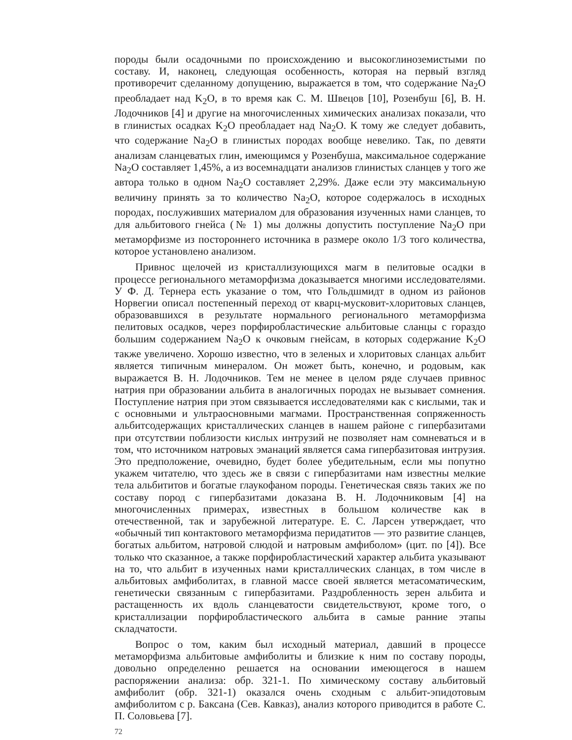породы были осадочными по происхождению и высокоглиноземистыми по составу. И, наконец, следующая особенность, которая на первый взгляд противоречит сделанному допущению, выражается в том, что содержание Na<sub>2</sub>O преобладает над K<sub>2</sub>O, в то время как С. М. Швецов [10], Розенбуш [6], В. Н. Лодочников [4] и другие на многочисленных химических анализах показали, что в глинистых осадках K<sub>2</sub>O преобладает над Na<sub>2</sub>O. К тому же следует добавить, что содержание Na<sub>2</sub>O в глинистых породах вообще невелико. Так, по девяти анализам сланцеватых глин, имеющимся у Розенбуша, максимальное содержание Na<sub>2</sub>O составляет 1,45%, а из восемнадцати анализов глинистых сланцев у того же автора только в одном Na<sub>2</sub>O составляет 2,29%. Даже если эту максимальную величину принять за то количество Na<sub>2</sub>O, которое содержалось в исходных породах, послуживших материалом для образования изученных нами сланцев, то для альбитового гнейса (№ 1) мы должны допустить поступление Na<sub>2</sub>O при метаморфизме из постороннего источника в размере около 1/3 того количества, которое установлено анализом.
Привнос щелочей из кристаллизующихся магм в пелитовые осадки в процессе регионального метаморфизма доказывается многими исследователями. У Ф. Д. Тернера есть указание о том, что Гольдшмидт в одном из районов Норвегии описал постепенный переход от кварц-мусковит-хлоритовых сланцев, образовавшихся в результате нормального регионального метаморфизма пелитовых осадков, через порфиробластические альбитовые сланцы с гораздо большим содержанием Na<sub>2</sub>O к очковым гнейсам, в которых содержание K<sub>2</sub>O также увеличено. Хорошо известно, что в зеленых и хлоритовых сланцах альбит является типичным минералом. Он может быть, конечно, и родовым, как выражается В. Н. Лодочников. Тем не менее в целом ряде случаев привнос натрия при образовании альбита в аналогичных породах не вызывает сомнения. Поступление натрия при этом связывается исследователями как с кислыми, так и с основными и ультраосновными магмами. Пространственная сопряженность альбитсодержащих кристаллических сланцев в нашем районе с гипербазитами при отсутствии поблизости кислых интрузий не позволяет нам сомневаться и в том, что источником натровых эманаций является сама гипербазитовая интрузия. Это предположение, очевидно, будет более убедительным, если мы попутно укажем читателю, что здесь же в связи с гипербазитами нам известны мелкие тела альбититов и богатые глаукофаном породы. Генетическая связь таких же по составу пород с гипербазитами доказана В. Н. Лодочниковым [4] на многочисленных примерах, известных в большом количестве как в отечественной, так и зарубежной литературе. Е. С. Ларсен утверждает, что «обычный тип контактового метаморфизма перидатитов — это развитие сланцев, богатых альбитом, натровой слюдой и натровым амфиболом» (цит. по [4]). Все только что сказанное, а также порфиробластический характер альбита указывают на то, что альбит в изученных нами кристаллических сланцах, в том числе в альбитовых амфиболитах, в главной массе своей является метасоматическим, генетически связанным с гипербазитами. Раздробленность зерен альбита и растащенность их вдоль сланцеватости свидетельствуют, кроме того, о кристаллизации порфиробластического альбита в самые ранние этапы складчатости.
Вопрос о том, каким был исходный материал, давший в процессе метаморфизма альбитовые амфиболиты и близкие к ним по составу породы, довольно определенно решается на основании имеющегося в нашем распоряжении анализа: обр. 321-1. По химическому составу альбитовый амфиболит (обр. 321-1) оказался очень сходным с альбит-эпидотовым амфиболитом с р. Баксана (Сев. Кавказ), анализ которого приводится в работе С. П. Соловьева [7].
72